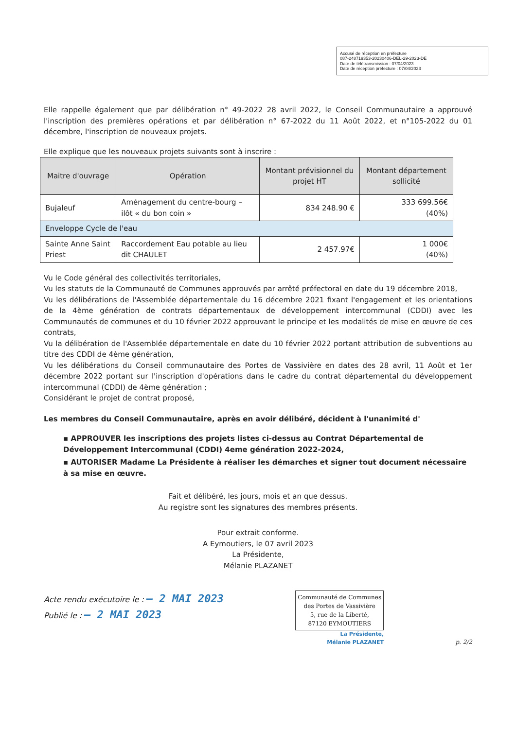Accusé de réception en préfecture
087-248719353-20230406-DEL-29-2023-DE
Date de télétransmission : 07/04/2023
Date de réception préfecture : 07/04/2023
Elle rappelle également que par délibération n° 49-2022 28 avril 2022, le Conseil Communautaire a approuvé l'inscription des premières opérations et par délibération n° 67-2022 du 11 Août 2022, et n°105-2022 du 01 décembre, l'inscription de nouveaux projets.
Elle explique que les nouveaux projets suivants sont à inscrire :
| Maitre d'ouvrage | Opération | Montant prévisionnel du projet HT | Montant département sollicité |
| --- | --- | --- | --- |
| Bujaleuf | Aménagement du centre-bourg – ilôt « du bon coin » | 834 248.90 € | 333 699.56€ (40%) |
| Enveloppe Cycle de l'eau | | | |
| Sainte Anne Saint Priest | Raccordement Eau potable au lieu dit CHAULET | 2 457.97€ | 1 000€ (40%) |
Vu le Code général des collectivités territoriales,
Vu les statuts de la Communauté de Communes approuvés par arrêté préfectoral en date du 19 décembre 2018,
Vu les délibérations de l'Assemblée départementale du 16 décembre 2021 fixant l'engagement et les orientations de la 4ème génération de contrats départementaux de développement intercommunal (CDDI) avec les Communautés de communes et du 10 février 2022 approuvant le principe et les modalités de mise en œuvre de ces contrats,
Vu la délibération de l'Assemblée départementale en date du 10 février 2022 portant attribution de subventions au titre des CDDI de 4ème génération,
Vu les délibérations du Conseil communautaire des Portes de Vassivière en dates des 28 avril, 11 Août et 1er décembre 2022 portant sur l'inscription d'opérations dans le cadre du contrat départemental du développement intercommunal (CDDI) de 4ème génération ;
Considérant le projet de contrat proposé,
Les membres du Conseil Communautaire, après en avoir délibéré, décident à l'unanimité d'
▪ APPROUVER les inscriptions des projets listes ci-dessus au Contrat Départemental de Développement Intercommunal (CDDI) 4eme génération 2022-2024,
▪ AUTORISER Madame La Présidente à réaliser les démarches et signer tout document nécessaire à sa mise en œuvre.
Fait et délibéré, les jours, mois et an que dessus.
Au registre sont les signatures des membres présents.
Pour extrait conforme.
A Eymoutiers, le 07 avril 2023
La Présidente,
Mélanie PLAZANET
Acte rendu exécutoire le : – 2 MAI 2023
Publié le : – 2 MAI 2023
Communauté de Communes
des Portes de Vassivière
5, rue de la Liberté,
87120 EYMOUTIERS
La Présidente,
Mélanie PLAZANET
p. 2/2